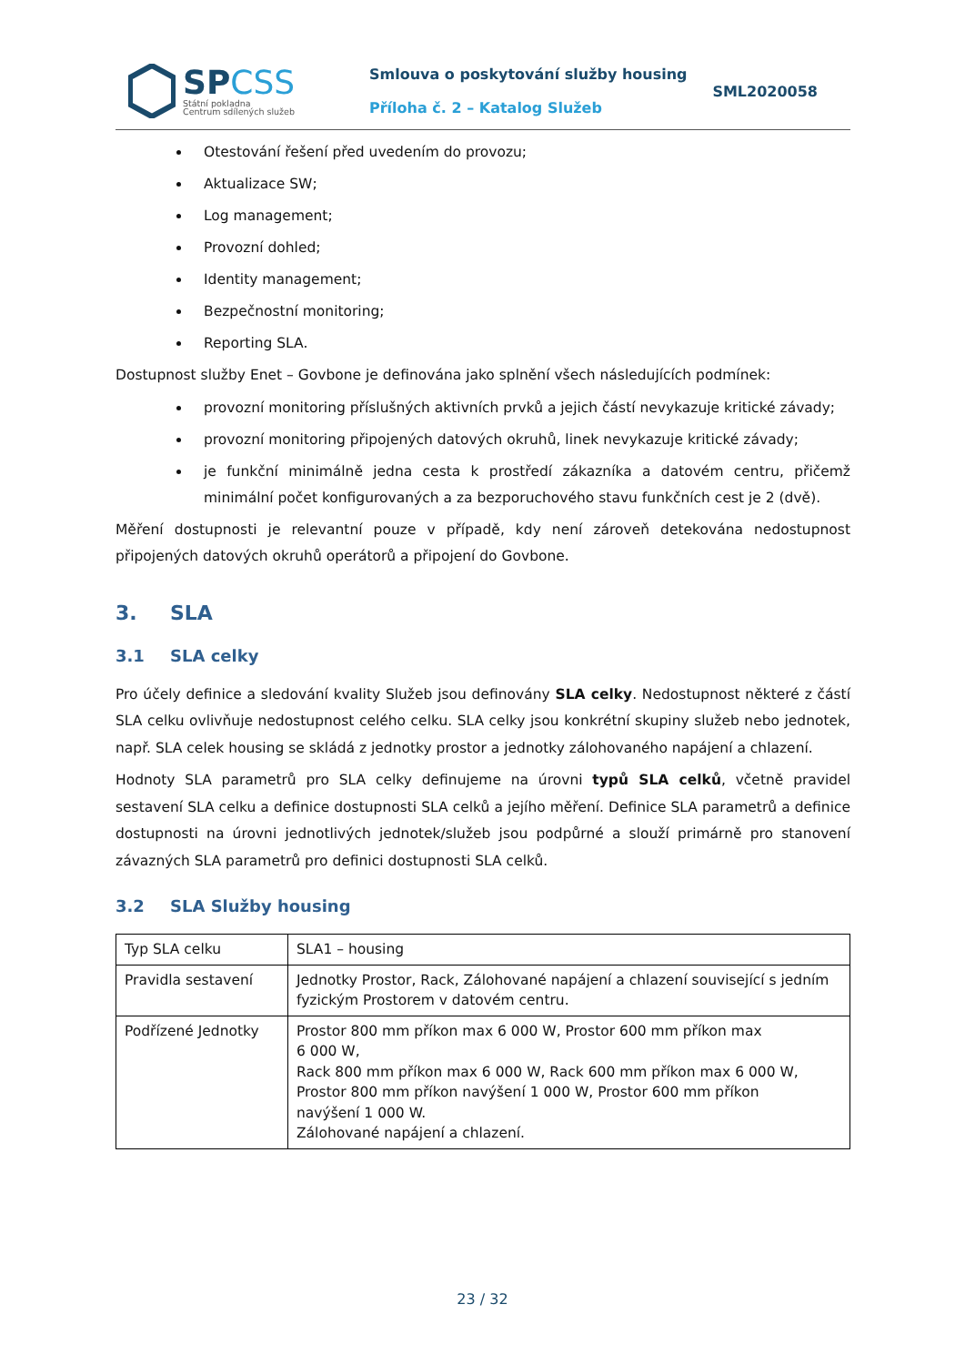SPCSS
Státní pokladna
Centrum sdílených služeb
Smlouva o poskytování služby housing
Příloha č. 2 – Katalog Služeb
SML2020058
Otestování řešení před uvedením do provozu;
Aktualizace SW;
Log management;
Provozní dohled;
Identity management;
Bezpečnostní monitoring;
Reporting SLA.
Dostupnost služby Enet – Govbone je definována jako splnění všech následujících podmínek:
provozní monitoring příslušných aktivních prvků a jejich částí nevykazuje kritické závady;
provozní monitoring připojených datových okruhů, linek nevykazuje kritické závady;
je funkční minimálně jedna cesta k prostředí zákazníka a datovém centru, přičemž minimální počet konfigurovaných a za bezporuchového stavu funkčních cest je 2 (dvě).
Měření dostupnosti je relevantní pouze v případě, kdy není zároveň detekována nedostupnost připojených datových okruhů operátorů a připojení do Govbone.
3. SLA
3.1 SLA celky
Pro účely definice a sledování kvality Služeb jsou definovány SLA celky. Nedostupnost některé z částí SLA celku ovlivňuje nedostupnost celého celku. SLA celky jsou konkrétní skupiny služeb nebo jednotek, např. SLA celek housing se skládá z jednotky prostor a jednotky zálohovaného napájení a chlazení.
Hodnoty SLA parametrů pro SLA celky definujeme na úrovni typů SLA celků, včetně pravidel sestavení SLA celku a definice dostupnosti SLA celků a jejího měření. Definice SLA parametrů a definice dostupnosti na úrovni jednotlivých jednotek/služeb jsou podpůrné a slouží primárně pro stanovení závazných SLA parametrů pro definici dostupnosti SLA celků.
3.2 SLA Služby housing
| Typ SLA celku | SLA1 – housing |
| Pravidla sestavení | Jednotky Prostor, Rack, Zálohované napájení a chlazení související s jedním fyzickým Prostorem v datovém centru. |
| Podřízené Jednotky | Prostor 800 mm příkon max 6 000 W, Prostor 600 mm příkon max 6 000 W, Rack 800 mm příkon max 6 000 W, Rack 600 mm příkon max 6 000 W, Prostor 800 mm příkon navýšení 1 000 W, Prostor 600 mm příkon navýšení 1 000 W. Zálohované napájení a chlazení. |
23 / 32